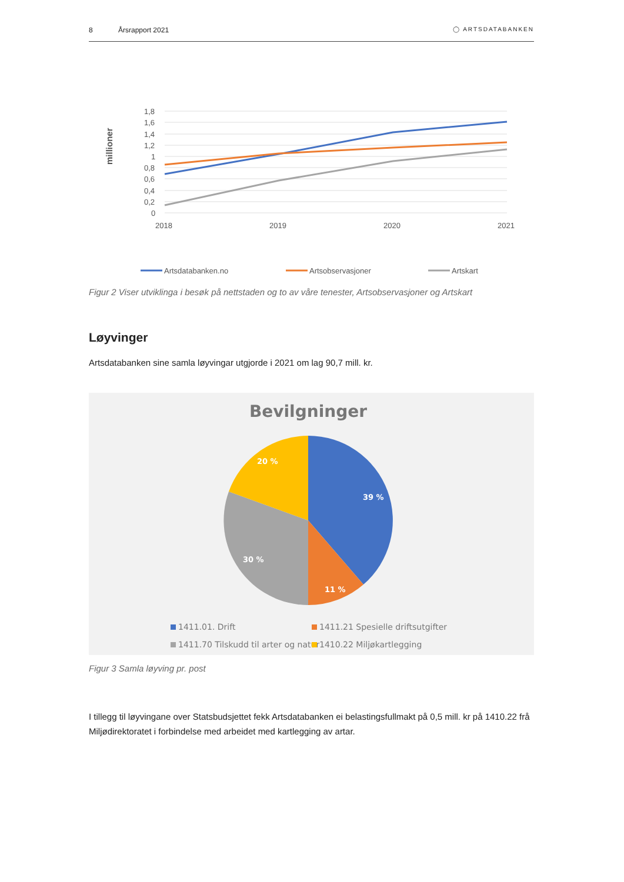8 Årsrapport 2021 ◯ ARTSDATABANKEN
millioner
1,8
1,6
1,4
1,2
1
0,8
0,6
0,4
0,2
0
2018
2019
2020
2021
Artsdatabanken.no
Artsobservasjoner
Artskart
Figur 2 Viser utviklinga i besøk på nettstaden og to av våre tenester, Artsobservasjoner og Artskart
Løyvinger
Artsdatabanken sine samla løyvingar utgjorde i 2021 om lag 90,7 mill. kr.
Bevilgninger
39 %
11 %
30 %
20 %
1411.01. Drift
1411.21 Spesielle driftsutgifter
1411.70 Tilskudd til arter og natur
1410.22 Miljøkartlegging
Figur 3 Samla løyving pr. post
I tillegg til løyvingane over Statsbudsjettet fekk Artsdatabanken ei belastingsfullmakt på 0,5 mill. kr på 1410.22 frå Miljødirektoratet i forbindelse med arbeidet med kartlegging av artar.